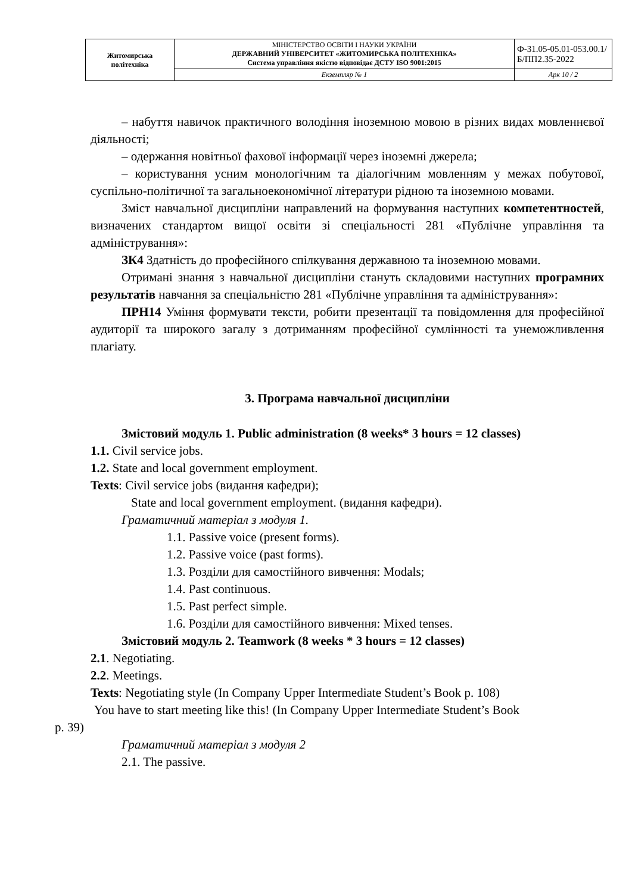| Житомирська політехніка | МІНІСТЕРСТВО ОСВІТИ І НАУКИ УКРАЇНИ ДЕРЖАВНИЙ УНІВЕРСИТЕТ «ЖИТОМИРСЬКА ПОЛІТЕХНІКА» Система управління якістю відповідає ДСТУ ISO 9001:2015 | Ф-31.05-05.01-053.00.1/Б/ПП2.35-2022 |
| | Екземпляр № 1 | Арк 10 / 2 |
– набуття навичок практичного володіння іноземною мовою в різних видах мовленнєвої діяльності;
– одержання новітньої фахової інформації через іноземні джерела;
– користування усним монологічним та діалогічним мовленням у межах побутової, суспільно-політичної та загальноекономічної літератури рідною та іноземною мовами.
Зміст навчальної дисципліни направлений на формування наступних компетентностей, визначених стандартом вищої освіти зі спеціальності 281 «Публічне управління та адміністрування»:
ЗК4 Здатність до професійного спілкування державною та іноземною мовами.
Отримані знання з навчальної дисципліни стануть складовими наступних програмних результатів навчання за спеціальністю 281 «Публічне управління та адміністрування»:
ПРН14 Уміння формувати тексти, робити презентації та повідомлення для професійної аудиторії та широкого загалу з дотриманням професійної сумлінності та унеможливлення плагіату.
3. Програма навчальної дисципліни
Змістовий модуль 1. Public administration (8 weeks* 3 hours = 12 classes)
1.1. Civil service jobs.
1.2. State and local government employment.
Texts: Civil service jobs (видання кафедри);
State and local government employment. (видання кафедри).
Граматичний матеріал з модуля 1.
1.1. Passive voice (present forms).
1.2. Passive voice (past forms).
1.3. Розділи для самостійного вивчення: Modals;
1.4. Past continuous.
1.5. Past perfect simple.
1.6. Розділи для самостійного вивчення: Mixed tenses.
Змістовий модуль 2. Teamwork (8 weeks * 3 hours = 12 classes)
2.1. Negotiating.
2.2. Meetings.
Texts: Negotiating style (In Company Upper Intermediate Student’s Book p. 108)
You have to start meeting like this! (In Company Upper Intermediate Student’s Book
p. 39)
Граматичний матеріал з модуля 2
2.1. The passive.